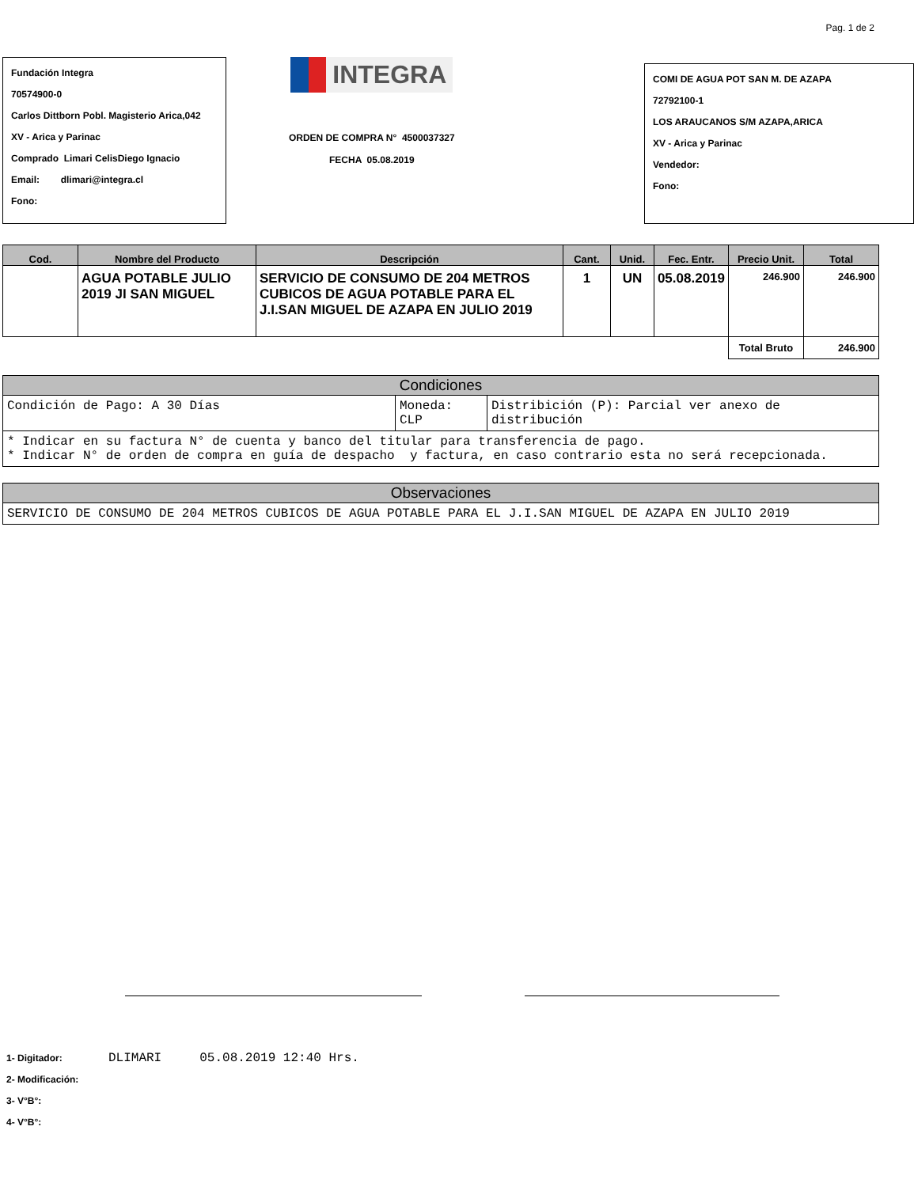Pag. 1 de 2
Fundación Integra
70574900-0
Carlos Dittborn Pobl. Magisterio Arica,042
XV - Arica y Parinac
Comprado Limari CelisDiego Ignacio
Email: dlimari@integra.cl
Fono:
INTEGRA
ORDEN DE COMPRA N° 4500037327
FECHA 05.08.2019
COMI DE AGUA POT SAN M. DE AZAPA
72792100-1
LOS ARAUCANOS S/M AZAPA,ARICA
XV - Arica y Parinac
Vendedor:
Fono:
| Cod. | Nombre del Producto | Descripción | Cant. | Unid. | Fec. Entr. | Precio Unit. | Total |
| --- | --- | --- | --- | --- | --- | --- | --- |
| | AGUA POTABLE JULIO 2019 JI SAN MIGUEL | SERVICIO DE CONSUMO DE 204 METROS CUBICOS DE AGUA POTABLE PARA EL J.I.SAN MIGUEL DE AZAPA EN JULIO 2019 | 1 | UN | 05.08.2019 | 246.900 | 246.900 |
| | | | | | | Total Bruto | 246.900 |
| Condiciones | | |
| --- | --- | --- |
| Condición de Pago: A 30 Días | Moneda: CLP | Distribición (P): Parcial ver anexo de distribución |
| * Indicar en su factura N° de cuenta y banco del titular para transferencia de pago. * Indicar N° de orden de compra en guía de despacho y factura, en caso contrario esta no será recepcionada. | | |
| Observaciones |
| --- |
| SERVICIO DE CONSUMO DE 204 METROS CUBICOS DE AGUA POTABLE PARA EL J.I.SAN MIGUEL DE AZAPA EN JULIO 2019 |
1- Digitador: DLIMARI 05.08.2019 12:40 Hrs.
2- Modificación:
3- V°B°:
4- V°B°: